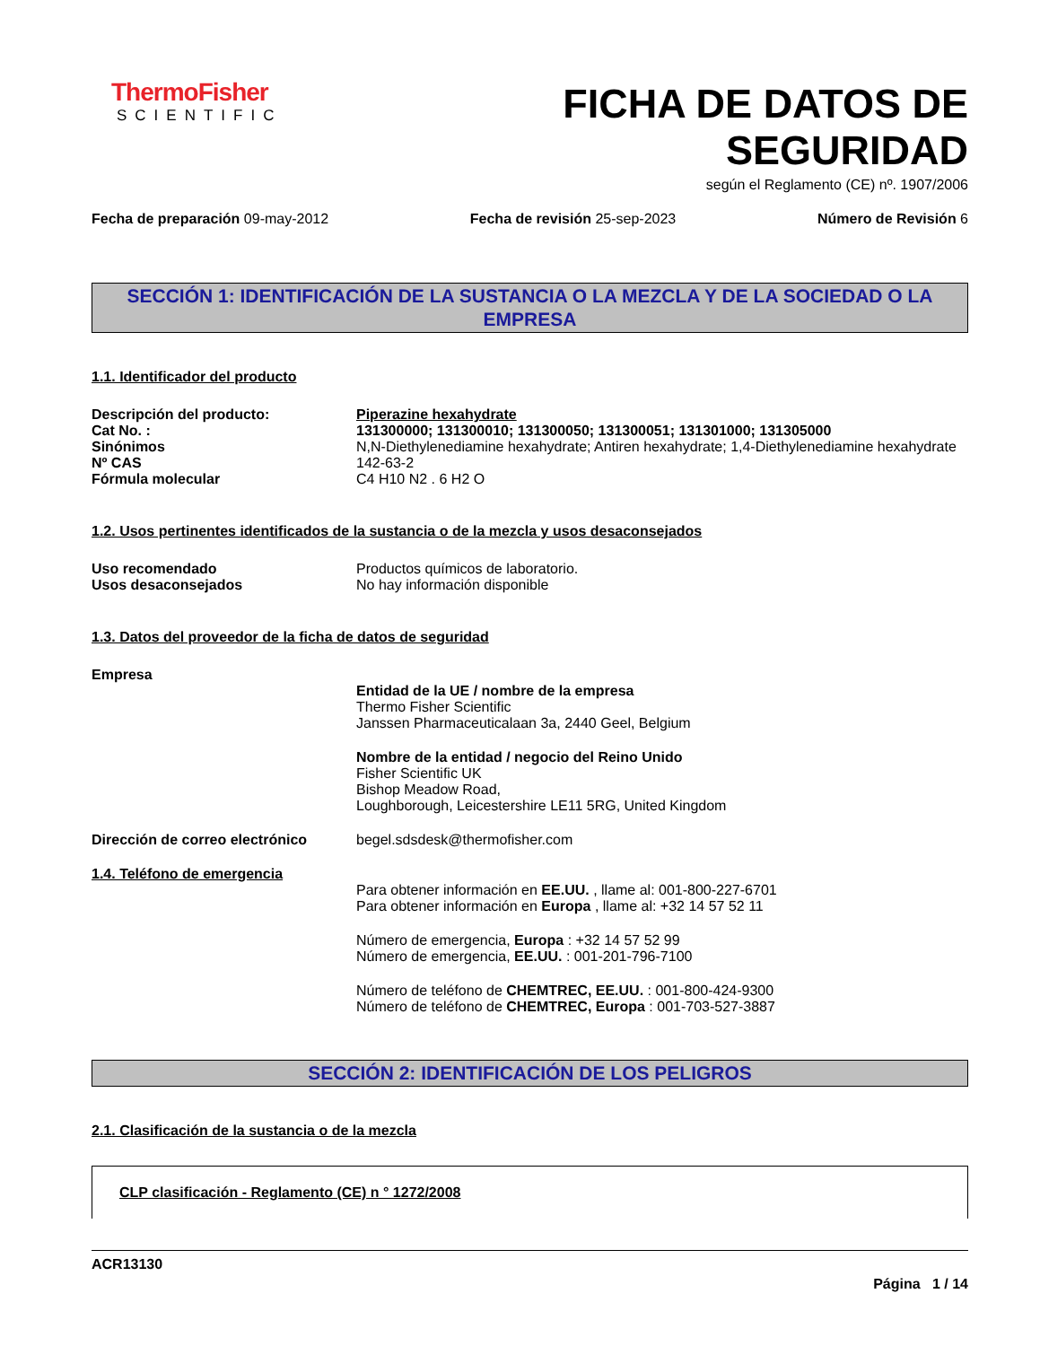ThermoFisher
SCIENTIFIC
FICHA DE DATOS DE
SEGURIDAD
según el Reglamento (CE) nº. 1907/2006
Fecha de preparación 09-may-2012
Fecha de revisión 25-sep-2023 Número de Revisión 6
SECCIÓN 1: IDENTIFICACIÓN DE LA SUSTANCIA O LA MEZCLA Y DE LA SOCIEDAD O LA EMPRESA
1.1. Identificador del producto
Descripción del producto: Piperazine hexahydrate
Cat No. : 131300000; 131300010; 131300050; 131300051; 131301000; 131305000
Sinónimos N,N-Diethylenediamine hexahydrate; Antiren hexahydrate; 1,4-Diethylenediamine hexahydrate
Nº CAS 142-63-2
Fórmula molecular C4 H10 N2 . 6 H2 O
1.2. Usos pertinentes identificados de la sustancia o de la mezcla y usos desaconsejados
Uso recomendado Productos químicos de laboratorio.
Usos desaconsejados No hay información disponible
1.3. Datos del proveedor de la ficha de datos de seguridad
Empresa
Entidad de la UE / nombre de la empresa
Thermo Fisher Scientific
Janssen Pharmaceuticalaan 3a, 2440 Geel, Belgium
Nombre de la entidad / negocio del Reino Unido
Fisher Scientific UK
Bishop Meadow Road,
Loughborough, Leicestershire LE11 5RG, United Kingdom
Dirección de correo electrónico
begel.sdsdesk@thermofisher.com
1.4. Teléfono de emergencia
Para obtener información en EE.UU. , llame al: 001-800-227-6701
Para obtener información en Europa , llame al: +32 14 57 52 11
Número de emergencia, Europa : +32 14 57 52 99
Número de emergencia, EE.UU. : 001-201-796-7100
Número de teléfono de CHEMTREC, EE.UU. : 001-800-424-9300
Número de teléfono de CHEMTREC, Europa : 001-703-527-3887
SECCIÓN 2: IDENTIFICACIÓN DE LOS PELIGROS
2.1. Clasificación de la sustancia o de la mezcla
CLP clasificación - Reglamento (CE) n ° 1272/2008
ACR13130
Página 1 / 14